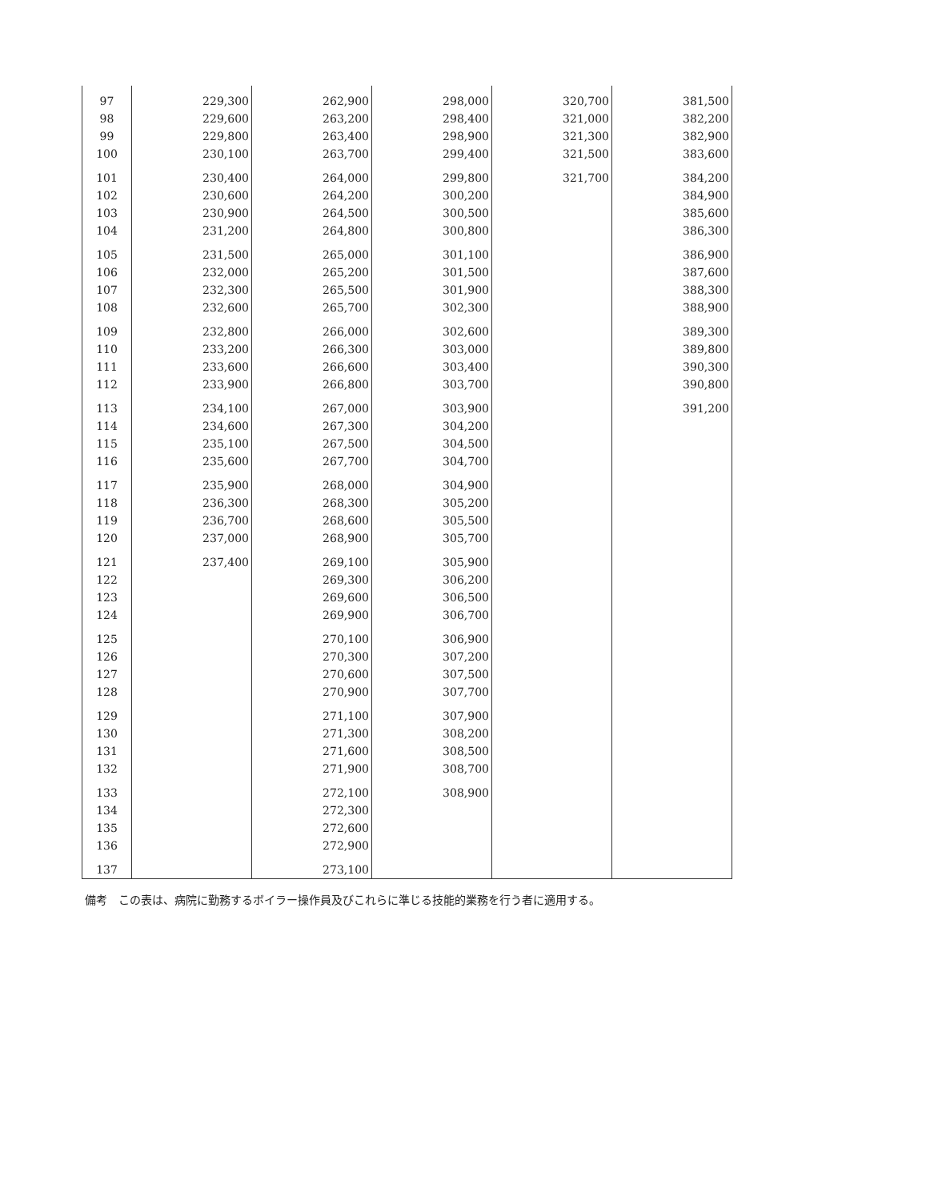| 97 | 229,300 | 262,900 | 298,000 | 320,700 | 381,500 |
| 98 | 229,600 | 263,200 | 298,400 | 321,000 | 382,200 |
| 99 | 229,800 | 263,400 | 298,900 | 321,300 | 382,900 |
| 100 | 230,100 | 263,700 | 299,400 | 321,500 | 383,600 |
| 101 | 230,400 | 264,000 | 299,800 | 321,700 | 384,200 |
| 102 | 230,600 | 264,200 | 300,200 | | 384,900 |
| 103 | 230,900 | 264,500 | 300,500 | | 385,600 |
| 104 | 231,200 | 264,800 | 300,800 | | 386,300 |
| 105 | 231,500 | 265,000 | 301,100 | | 386,900 |
| 106 | 232,000 | 265,200 | 301,500 | | 387,600 |
| 107 | 232,300 | 265,500 | 301,900 | | 388,300 |
| 108 | 232,600 | 265,700 | 302,300 | | 388,900 |
| 109 | 232,800 | 266,000 | 302,600 | | 389,300 |
| 110 | 233,200 | 266,300 | 303,000 | | 389,800 |
| 111 | 233,600 | 266,600 | 303,400 | | 390,300 |
| 112 | 233,900 | 266,800 | 303,700 | | 390,800 |
| 113 | 234,100 | 267,000 | 303,900 | | 391,200 |
| 114 | 234,600 | 267,300 | 304,200 | | |
| 115 | 235,100 | 267,500 | 304,500 | | |
| 116 | 235,600 | 267,700 | 304,700 | | |
| 117 | 235,900 | 268,000 | 304,900 | | |
| 118 | 236,300 | 268,300 | 305,200 | | |
| 119 | 236,700 | 268,600 | 305,500 | | |
| 120 | 237,000 | 268,900 | 305,700 | | |
| 121 | 237,400 | 269,100 | 305,900 | | |
| 122 | | 269,300 | 306,200 | | |
| 123 | | 269,600 | 306,500 | | |
| 124 | | 269,900 | 306,700 | | |
| 125 | | 270,100 | 306,900 | | |
| 126 | | 270,300 | 307,200 | | |
| 127 | | 270,600 | 307,500 | | |
| 128 | | 270,900 | 307,700 | | |
| 129 | | 271,100 | 307,900 | | |
| 130 | | 271,300 | 308,200 | | |
| 131 | | 271,600 | 308,500 | | |
| 132 | | 271,900 | 308,700 | | |
| 133 | | 272,100 | 308,900 | | |
| 134 | | 272,300 | | | |
| 135 | | 272,600 | | | |
| 136 | | 272,900 | | | |
| 137 | | 273,100 | | | |
備考　この表は、病院に勤務するボイラー操作員及びこれらに準じる技能的業務を行う者に適用する。